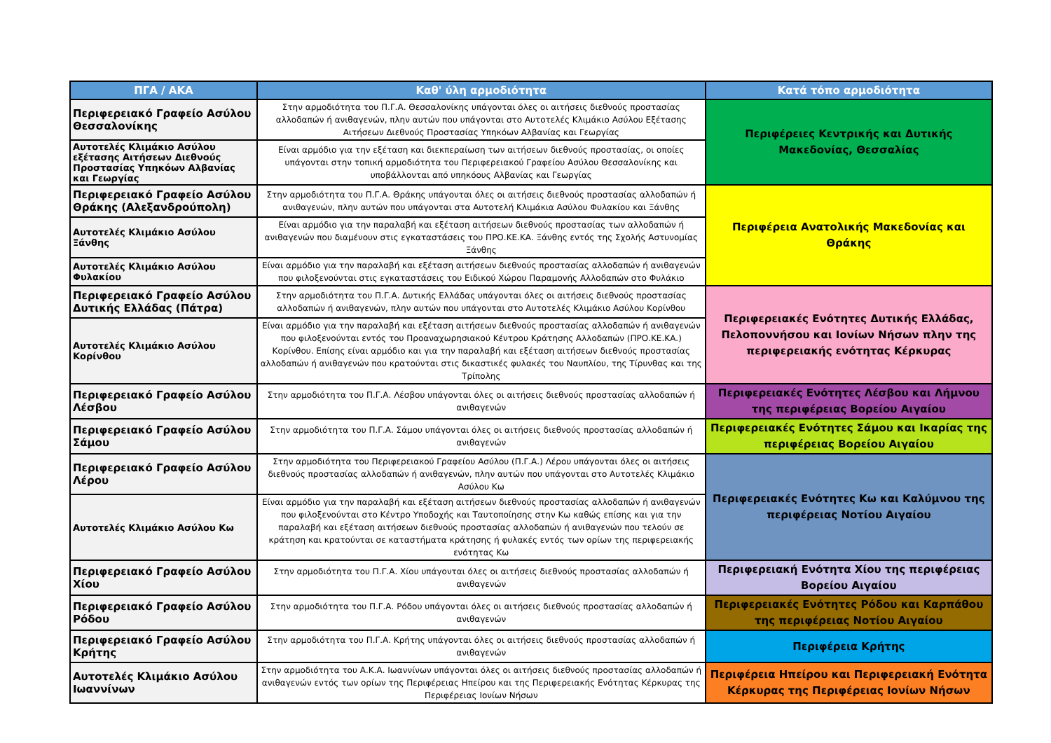| ΠΓΑ / ΑΚΑ | Καθ' ύλη αρμοδιότητα | Κατά τόπο αρμοδιότητα |
| --- | --- | --- |
| Περιφερειακό Γραφείο Ασύλου Θεσσαλονίκης | Στην αρμοδιότητα του Π.Γ.Α. Θεσσαλονίκης υπάγονται όλες οι αιτήσεις διεθνούς προστασίας αλλοδαπών ή ανιθαγενών, πλην αυτών που υπάγονται στο Αυτοτελές Κλιμάκιο Ασύλου Εξέτασης Αιτήσεων Διεθνούς Προστασίας Υπηκόων Αλβανίας και Γεωργίας | Περιφέρειες Κεντρικής και Δυτικής Μακεδονίας, Θεσσαλίας |
| Αυτοτελές Κλιμάκιο Ασύλου εξέτασης Αιτήσεων Διεθνούς Προστασίας Υπηκόων Αλβανίας και Γεωργίας | Είναι αρμόδιο για την εξέταση και διεκπεραίωση των αιτήσεων διεθνούς προστασίας, οι οποίες υπάγονται στην τοπική αρμοδιότητα του Περιφερειακού Γραφείου Ασύλου Θεσσαλονίκης και υποβάλλονται από υπηκόους Αλβανίας και Γεωργίας | |
| Περιφερειακό Γραφείο Ασύλου Θράκης (Αλεξανδρούπολη) | Στην αρμοδιότητα του Π.Γ.Α. Θράκης υπάγονται όλες οι αιτήσεις διεθνούς προστασίας αλλοδαπών ή ανιθαγενών, πλην αυτών που υπάγονται στα Αυτοτελή Κλιμάκια Ασύλου Φυλακίου και Ξάνθης | Περιφέρεια Ανατολικής Μακεδονίας και Θράκης |
| Αυτοτελές Κλιμάκιο Ασύλου Ξάνθης | Είναι αρμόδιο για την παραλαβή και εξέταση αιτήσεων διεθνούς προστασίας των αλλοδαπών ή ανιθαγενών που διαμένουν στις εγκαταστάσεις του ΠΡΟ.ΚΕ.ΚΑ. Ξάνθης εντός της Σχολής Αστυνομίας Ξάνθης | |
| Αυτοτελές Κλιμάκιο Ασύλου Φυλακίου | Είναι αρμόδιο για την παραλαβή και εξέταση αιτήσεων διεθνούς προστασίας αλλοδαπών ή ανιθαγενών που φιλοξενούνται στις εγκαταστάσεις του Ειδικού Χώρου Παραμονής Αλλοδαπών στο Φυλάκιο | |
| Περιφερειακό Γραφείο Ασύλου Δυτικής Ελλάδας (Πάτρα) | Στην αρμοδιότητα του Π.Γ.Α. Δυτικής Ελλάδας υπάγονται όλες οι αιτήσεις διεθνούς προστασίας αλλοδαπών ή ανιθαγενών, πλην αυτών που υπάγονται στο Αυτοτελές Κλιμάκιο Ασύλου Κορίνθου | Περιφερειακές Ενότητες Δυτικής Ελλάδας, Πελοποννήσου και Ιονίων Νήσων πλην της περιφερειακής ενότητας Κέρκυρας |
| Αυτοτελές Κλιμάκιο Ασύλου Κορίνθου | Είναι αρμόδιο για την παραλαβή και εξέταση αιτήσεων διεθνούς προστασίας αλλοδαπών ή ανιθαγενών που φιλοξενούνται εντός του Προαναχωρησιακού Κέντρου Κράτησης Αλλοδαπών (ΠΡΟ.ΚΕ.ΚΑ.) Κορίνθου. Επίσης είναι αρμόδιο και για την παραλαβή και εξέταση αιτήσεων διεθνούς προστασίας αλλοδαπών ή ανιθαγενών που κρατούνται στις δικαστικές φυλακές του Ναυπλίου, της Τίρυνθας και της Τρίπολης | |
| Περιφερειακό Γραφείο Ασύλου Λέσβου | Στην αρμοδιότητα του Π.Γ.Α. Λέσβου υπάγονται όλες οι αιτήσεις διεθνούς προστασίας αλλοδαπών ή ανιθαγενών | Περιφερειακές Ενότητες Λέσβου και Λήμνου της περιφέρειας Βορείου Αιγαίου |
| Περιφερειακό Γραφείο Ασύλου Σάμου | Στην αρμοδιότητα του Π.Γ.Α. Σάμου υπάγονται όλες οι αιτήσεις διεθνούς προστασίας αλλοδαπών ή ανιθαγενών | Περιφερειακές Ενότητες Σάμου και Ικαρίας της περιφέρειας Βορείου Αιγαίου |
| Περιφερειακό Γραφείο Ασύλου Λέρου | Στην αρμοδιότητα του Περιφερειακού Γραφείου Ασύλου (Π.Γ.Α.) Λέρου υπάγονται όλες οι αιτήσεις διεθνούς προστασίας αλλοδαπών ή ανιθαγενών, πλην αυτών που υπάγονται στο Αυτοτελές Κλιμάκιο Ασύλου Κω | Περιφερειακές Ενότητες Κω και Καλύμνου της περιφέρειας Νοτίου Αιγαίου |
| Αυτοτελές Κλιμάκιο Ασύλου Κω | Είναι αρμόδιο για την παραλαβή και εξέταση αιτήσεων διεθνούς προστασίας αλλοδαπών ή ανιθαγενών που φιλοξενούνται στο Κέντρο Υποδοχής και Ταυτοποίησης στην Κω καθώς επίσης και για την παραλαβή και εξέταση αιτήσεων διεθνούς προστασίας αλλοδαπών ή ανιθαγενών που τελούν σε κράτηση και κρατούνται σε καταστήματα κράτησης ή φυλακές εντός των ορίων της περιφερειακής ενότητας Κω | |
| Περιφερειακό Γραφείο Ασύλου Χίου | Στην αρμοδιότητα του Π.Γ.Α. Χίου υπάγονται όλες οι αιτήσεις διεθνούς προστασίας αλλοδαπών ή ανιθαγενών | Περιφερειακή Ενότητα Χίου της περιφέρειας Βορείου Αιγαίου |
| Περιφερειακό Γραφείο Ασύλου Ρόδου | Στην αρμοδιότητα του Π.Γ.Α. Ρόδου υπάγονται όλες οι αιτήσεις διεθνούς προστασίας αλλοδαπών ή ανιθαγενών | Περιφερειακές Ενότητες Ρόδου και Καρπάθου της περιφέρειας Νοτίου Αιγαίου |
| Περιφερειακό Γραφείο Ασύλου Κρήτης | Στην αρμοδιότητα του Π.Γ.Α. Κρήτης υπάγονται όλες οι αιτήσεις διεθνούς προστασίας αλλοδαπών ή ανιθαγενών | Περιφέρεια Κρήτης |
| Αυτοτελές Κλιμάκιο Ασύλου Ιωαννίνων | Στην αρμοδιότητα του Α.Κ.Α. Ιωαννίνων υπάγονται όλες οι αιτήσεις διεθνούς προστασίας αλλοδαπών ή ανιθαγενών εντός των ορίων της Περιφέρειας Ηπείρου και της Περιφερειακής Ενότητας Κέρκυρας της Περιφέρειας Ιονίων Νήσων | Περιφέρεια Ηπείρου και Περιφερειακή Ενότητα Κέρκυρας της Περιφέρειας Ιονίων Νήσων |